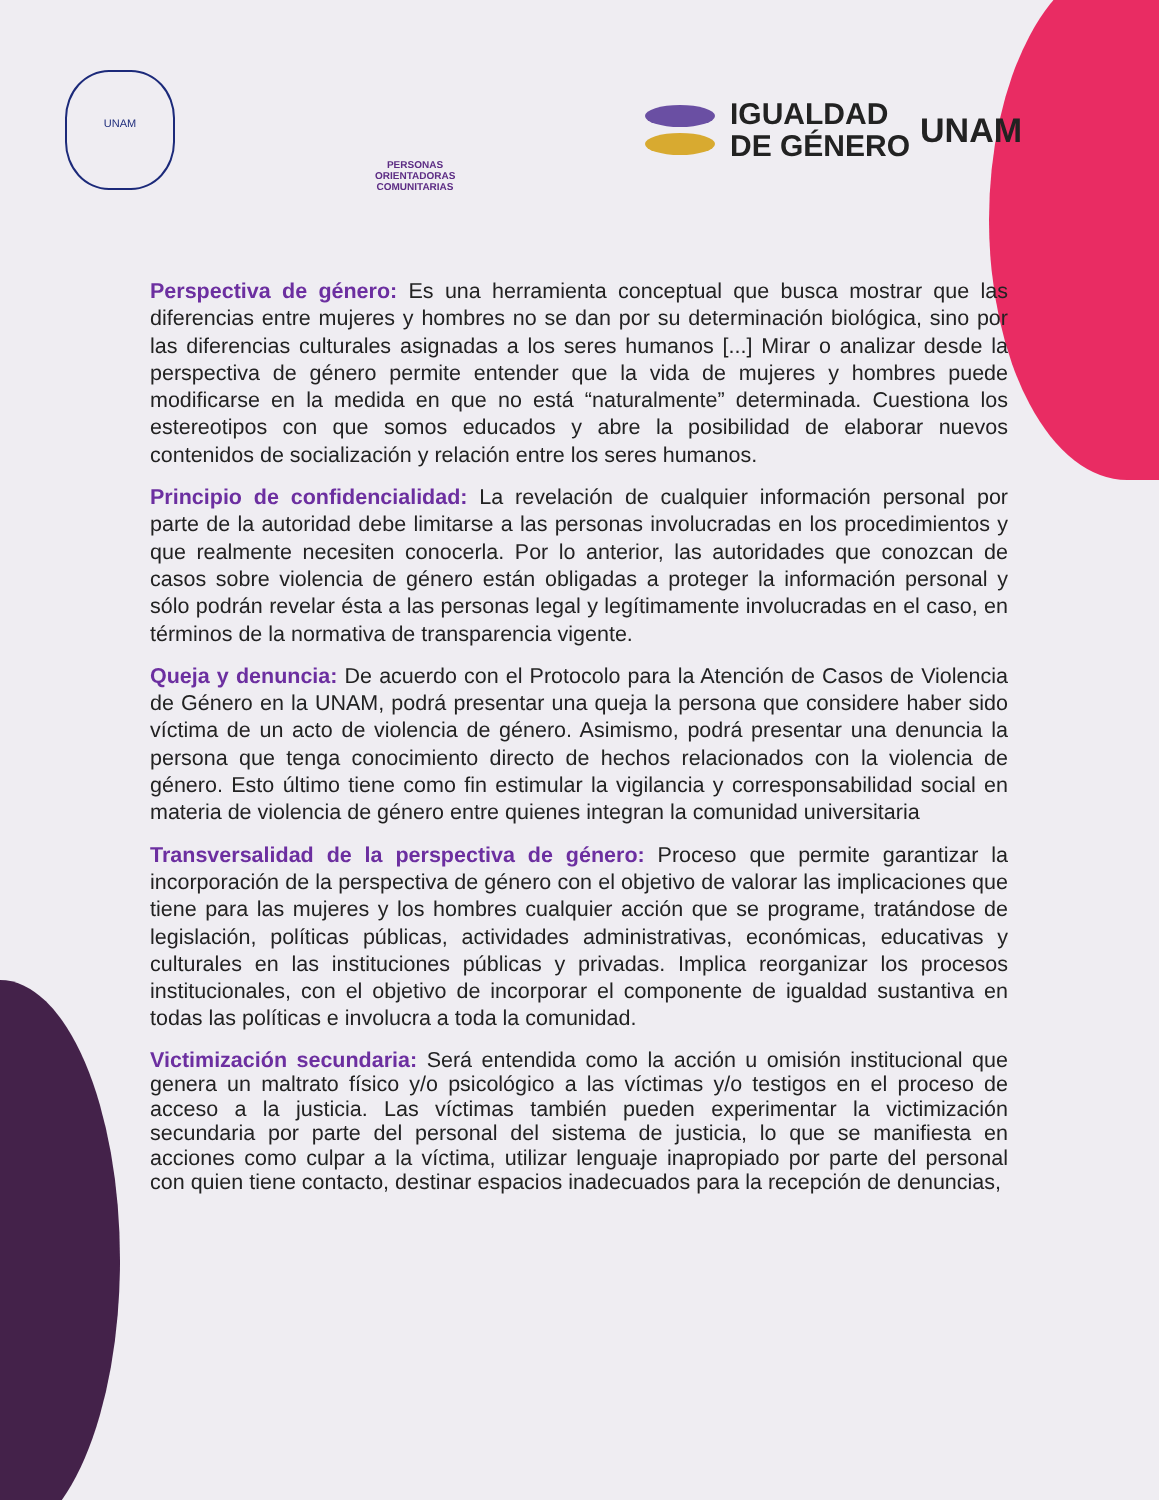UNAM
PERSONAS ORIENTADORAS COMUNITARIAS
IGUALDAD
DE GÉNERO
UNAM
Perspectiva de género: Es una herramienta conceptual que busca mostrar que las diferencias entre mujeres y hombres no se dan por su determinación biológica, sino por las diferencias culturales asignadas a los seres humanos [...] Mirar o analizar desde la perspectiva de género permite entender que la vida de mujeres y hombres puede modificarse en la medida en que no está “naturalmente” determinada. Cuestiona los estereotipos con que somos educados y abre la posibilidad de elaborar nuevos contenidos de socialización y relación entre los seres humanos.
Principio de confidencialidad: La revelación de cualquier información personal por parte de la autoridad debe limitarse a las personas involucradas en los procedimientos y que realmente necesiten conocerla. Por lo anterior, las autoridades que conozcan de casos sobre violencia de género están obligadas a proteger la información personal y sólo podrán revelar ésta a las personas legal y legítimamente involucradas en el caso, en términos de la normativa de transparencia vigente.
Queja y denuncia: De acuerdo con el Protocolo para la Atención de Casos de Violencia de Género en la UNAM, podrá presentar una queja la persona que considere haber sido víctima de un acto de violencia de género. Asimismo, podrá presentar una denuncia la persona que tenga conocimiento directo de hechos relacionados con la violencia de género. Esto último tiene como fin estimular la vigilancia y corresponsabilidad social en materia de violencia de género entre quienes integran la comunidad universitaria
Transversalidad de la perspectiva de género: Proceso que permite garantizar la incorporación de la perspectiva de género con el objetivo de valorar las implicaciones que tiene para las mujeres y los hombres cualquier acción que se programe, tratándose de legislación, políticas públicas, actividades administrativas, económicas, educativas y culturales en las instituciones públicas y privadas. Implica reorganizar los procesos institucionales, con el objetivo de incorporar el componente de igualdad sustantiva en todas las políticas e involucra a toda la comunidad.
Victimización secundaria: Será entendida como la acción u omisión institucional que genera un maltrato físico y/o psicológico a las víctimas y/o testigos en el proceso de acceso a la justicia. Las víctimas también pueden experimentar la victimización secundaria por parte del personal del sistema de justicia, lo que se manifiesta en acciones como culpar a la víctima, utilizar lenguaje inapropiado por parte del personal con quien tiene contacto, destinar espacios inadecuados para la recepción de denuncias,